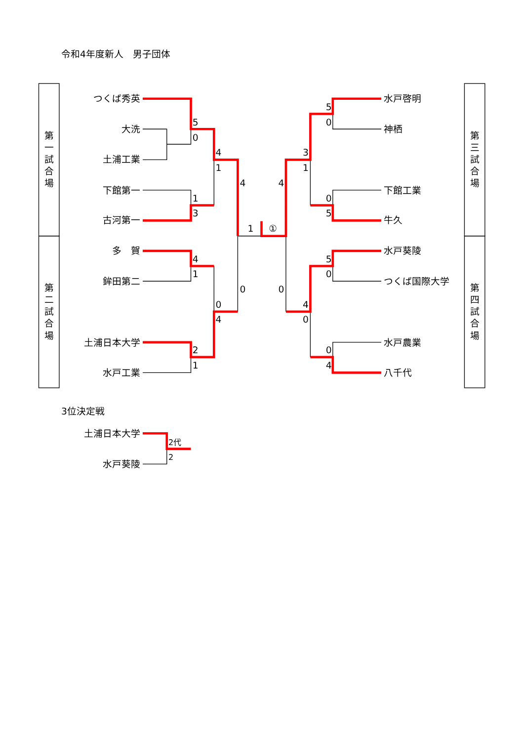令和4年度新人　男子団体
第
一
試
合
場
第
二
試
合
場
第
三
試
合
場
第
四
試
合
場
つくば秀英
大洗
土浦工業
下館第一
古河第一
多　賀
鉾田第二
土浦日本大学
水戸工業
水戸啓明
神栖
下館工業
牛久
水戸葵陵
つくば国際大学
水戸農業
八千代
5
0
4
1
1
3
4
1
①
4
4
1
0
4
0
0
2
1
5
0
3
1
0
5
5
0
4
0
0
4
3位決定戦
土浦日本大学
水戸葵陵
2代
2